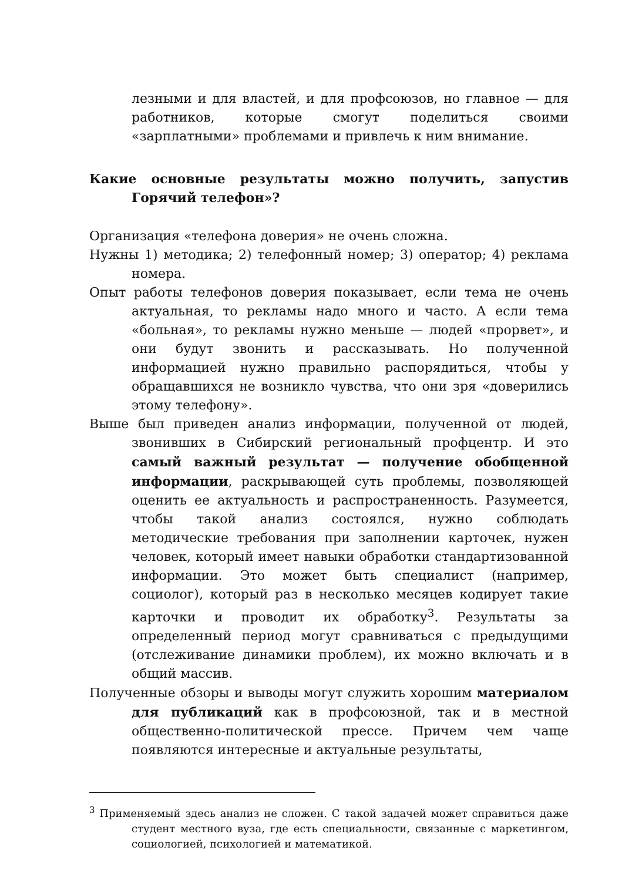лезными и для властей, и для профсоюзов, но главное — для работников, которые смогут поделиться своими «зарплатными» проблемами и привлечь к ним внимание.
Какие основные результаты можно получить, запустив Горячий телефон»?
Организация «телефона доверия» не очень сложна.
Нужны 1) методика; 2) телефонный номер; 3) оператор; 4) реклама номера.
Опыт работы телефонов доверия показывает, если тема не очень актуальная, то рекламы надо много и часто. А если тема «больная», то рекламы нужно меньше — людей «прорвет», и они будут звонить и рассказывать. Но полученной информацией нужно правильно распорядиться, чтобы у обращавшихся не возникло чувства, что они зря «доверились этому телефону».
Выше был приведен анализ информации, полученной от людей, звонивших в Сибирский региональный профцентр. И это самый важный результат — получение обобщенной информации, раскрывающей суть проблемы, позволяющей оценить ее актуальность и распространенность. Разумеется, чтобы такой анализ состоялся, нужно соблюдать методические требования при заполнении карточек, нужен человек, который имеет навыки обработки стандартизованной информации. Это может быть специалист (например, социолог), который раз в несколько месяцев кодирует такие карточки и проводит их обработку<sup>3</sup>. Результаты за определенный период могут сравниваться с предыдущими (отслеживание динамики проблем), их можно включать и в общий массив.
Полученные обзоры и выводы могут служить хорошим материалом для публикаций как в профсоюзной, так и в местной общественно-политической прессе. Причем чем чаще появляются интересные и актуальные результаты,
<sup>3</sup> Применяемый здесь анализ не сложен. С такой задачей может справиться даже студент местного вуза, где есть специальности, связанные с маркетингом, социологией, психологией и математикой.